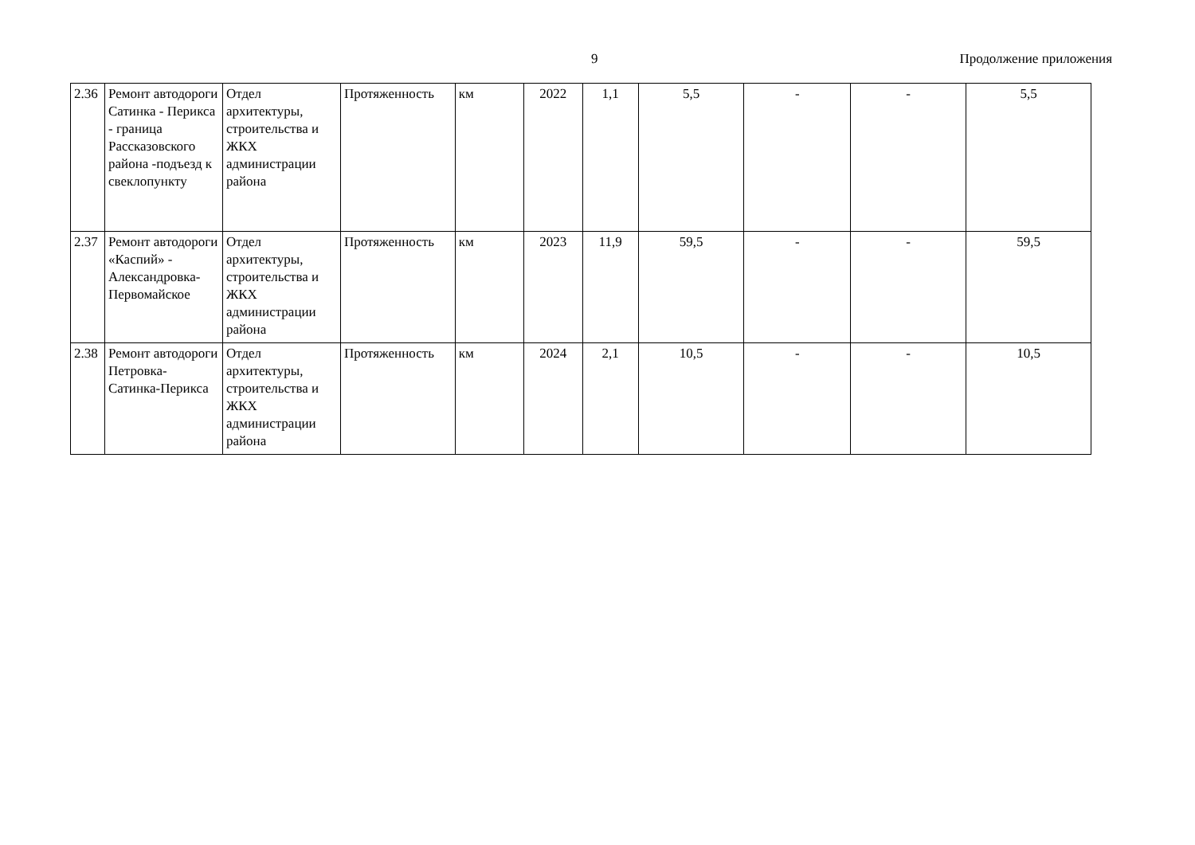9 Продолжение приложения
| 2.36 | Ремонт автодороги Сатинка - Перикса - граница Рассказовского района -подъезд к свеклопункту | Отдел архитектуры, строительства и ЖКХ администрации района | Протяженность | км | 2022 | 1,1 | 5,5 | - | - | 5,5 |
| 2.37 | Ремонт автодороги «Каспий» - Александровка-Первомайское | Отдел архитектуры, строительства и ЖКХ администрации района | Протяженность | км | 2023 | 11,9 | 59,5 | - | - | 59,5 |
| 2.38 | Ремонт автодороги Петровка-Сатинка-Перикса | Отдел архитектуры, строительства и ЖКХ администрации района | Протяженность | км | 2024 | 2,1 | 10,5 | - | - | 10,5 |